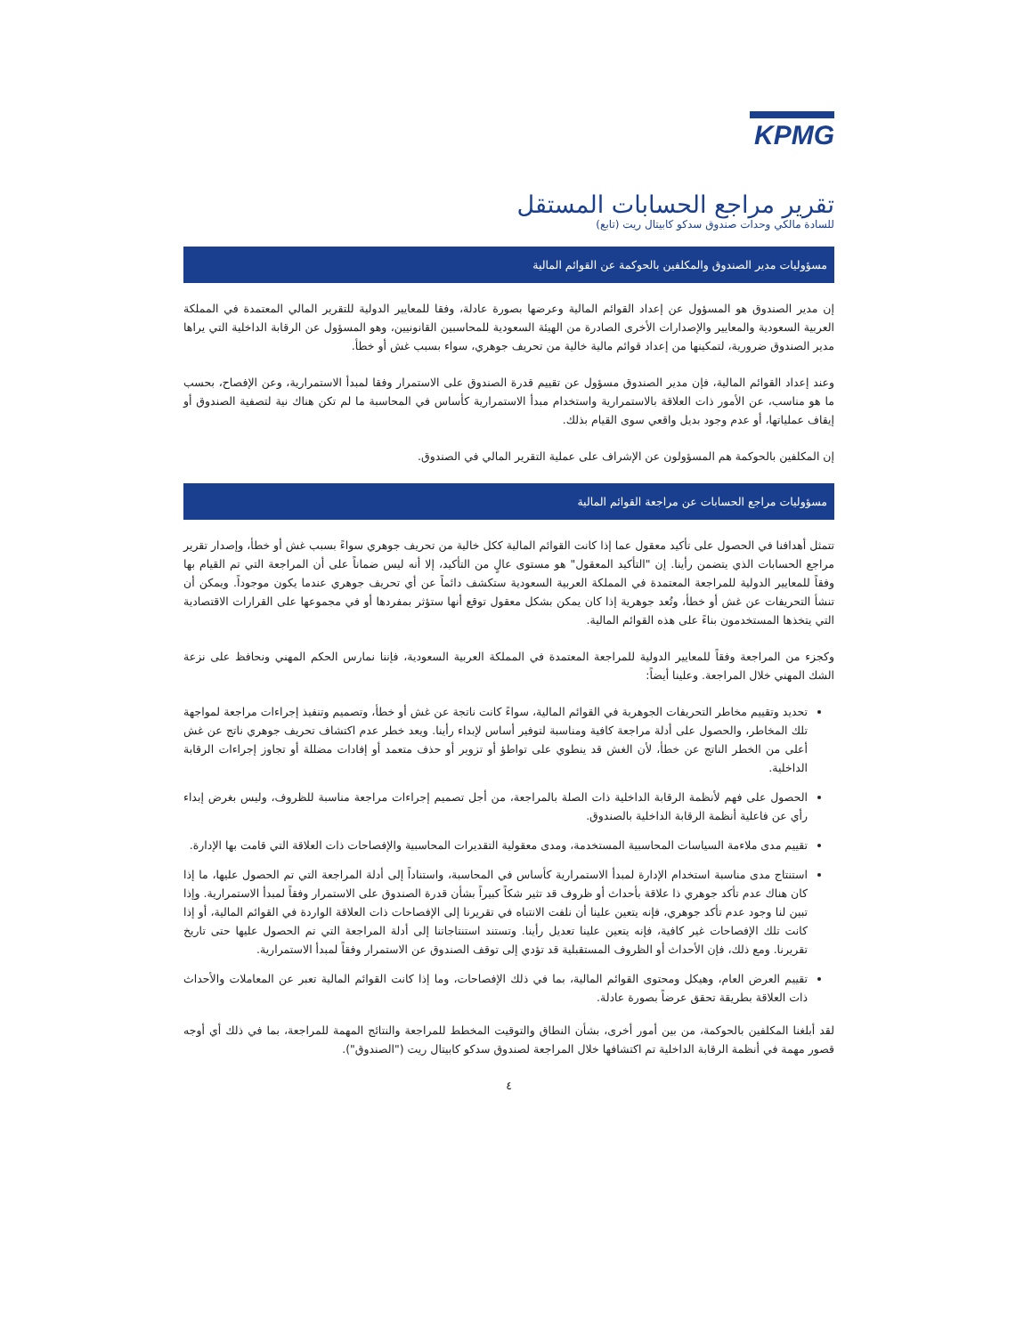KPMG
تقرير مراجع الحسابات المستقل
للسادة مالكي وحدات صندوق سدكو كابيتال ريت (تابع)
مسؤوليات مدير الصندوق والمكلفين بالحوكمة عن القوائم المالية
إن مدير الصندوق هو المسؤول عن إعداد القوائم المالية وعرضها بصورة عادلة، وفقا للمعايير الدولية للتقرير المالي المعتمدة في المملكة العربية السعودية والمعايير والإصدارات الأخرى الصادرة من الهيئة السعودية للمحاسبين القانونيين، وهو المسؤول عن الرقابة الداخلية التي يراها مدير الصندوق ضرورية، لتمكينها من إعداد قوائم مالية خالية من تحريف جوهري، سواء بسبب غش أو خطأ.
وعند إعداد القوائم المالية، فإن مدير الصندوق مسؤول عن تقييم قدرة الصندوق على الاستمرار وفقا لمبدأ الاستمرارية، وعن الإفصاح، بحسب ما هو مناسب، عن الأمور ذات العلاقة بالاستمرارية واستخدام مبدأ الاستمرارية كأساس في المحاسبة ما لم تكن هناك نية لتصفية الصندوق أو إيقاف عملياتها، أو عدم وجود بديل واقعي سوى القيام بذلك.
إن المكلفين بالحوكمة هم المسؤولون عن الإشراف على عملية التقرير المالي في الصندوق.
مسؤوليات مراجع الحسابات عن مراجعة القوائم المالية
تتمثل أهدافنا في الحصول على تأكيد معقول عما إذا كانت القوائم المالية ككل خالية من تحريف جوهري سواءً بسبب غش أو خطأ، وإصدار تقرير مراجع الحسابات الذي يتضمن رأينا. إن "التأكيد المعقول" هو مستوى عالٍ من التأكيد، إلا أنه ليس ضماناً على أن المراجعة التي تم القيام بها وفقاً للمعايير الدولية للمراجعة المعتمدة في المملكة العربية السعودية ستكشف دائماً عن أي تحريف جوهري عندما يكون موجوداً. ويمكن أن تنشأ التحريفات عن غش أو خطأ، وتُعد جوهرية إذا كان يمكن بشكل معقول توقع أنها ستؤثر بمفردها أو في مجموعها على القرارات الاقتصادية التي يتخذها المستخدمون بناءً على هذه القوائم المالية.
وكجزء من المراجعة وفقاً للمعايير الدولية للمراجعة المعتمدة في المملكة العربية السعودية، فإننا نمارس الحكم المهني ونحافظ على نزعة الشك المهني خلال المراجعة. وعلينا أيضاً:
تحديد وتقييم مخاطر التحريفات الجوهرية في القوائم المالية، سواءً كانت ناتجة عن غش أو خطأ، وتصميم وتنفيذ إجراءات مراجعة لمواجهة تلك المخاطر، والحصول على أدلة مراجعة كافية ومناسبة لتوفير أساس لإبداء رأينا. ويعد خطر عدم اكتشاف تحريف جوهري ناتج عن غش أعلى من الخطر الناتج عن خطأ، لأن الغش قد ينطوي على تواطؤ أو تزوير أو حذف متعمد أو إفادات مضللة أو تجاوز إجراءات الرقابة الداخلية.
الحصول على فهم لأنظمة الرقابة الداخلية ذات الصلة بالمراجعة، من أجل تصميم إجراءات مراجعة مناسبة للظروف، وليس بغرض إبداء رأي عن فاعلية أنظمة الرقابة الداخلية بالصندوق.
تقييم مدى ملاءمة السياسات المحاسبية المستخدمة، ومدى معقولية التقديرات المحاسبية والإفصاحات ذات العلاقة التي قامت بها الإدارة.
استنتاج مدى مناسبة استخدام الإدارة لمبدأ الاستمرارية كأساس في المحاسبة، واستناداً إلى أدلة المراجعة التي تم الحصول عليها، ما إذا كان هناك عدم تأكد جوهري ذا علاقة بأحداث أو ظروف قد تثير شكاً كبيراً بشأن قدرة الصندوق على الاستمرار وفقاً لمبدأ الاستمرارية. وإذا تبين لنا وجود عدم تأكد جوهري، فإنه يتعين علينا أن نلفت الانتباه في تقريرنا إلى الإفصاحات ذات العلاقة الواردة في القوائم المالية، أو إذا كانت تلك الإفصاحات غير كافية، فإنه يتعين علينا تعديل رأينا. وتستند استنتاجاتنا إلى أدلة المراجعة التي تم الحصول عليها حتى تاريخ تقريرنا. ومع ذلك، فإن الأحداث أو الظروف المستقبلية قد تؤدي إلى توقف الصندوق عن الاستمرار وفقاً لمبدأ الاستمرارية.
تقييم العرض العام، وهيكل ومحتوى القوائم المالية، بما في ذلك الإفصاحات، وما إذا كانت القوائم المالية تعبر عن المعاملات والأحداث ذات العلاقة بطريقة تحقق عرضاً بصورة عادلة.
لقد أبلغنا المكلفين بالحوكمة، من بين أمور أخرى، بشأن النطاق والتوقيت المخطط للمراجعة والنتائج المهمة للمراجعة، بما في ذلك أي أوجه قصور مهمة في أنظمة الرقابة الداخلية تم اكتشافها خلال المراجعة لصندوق سدكو كابيتال ريت ("الصندوق").
٤